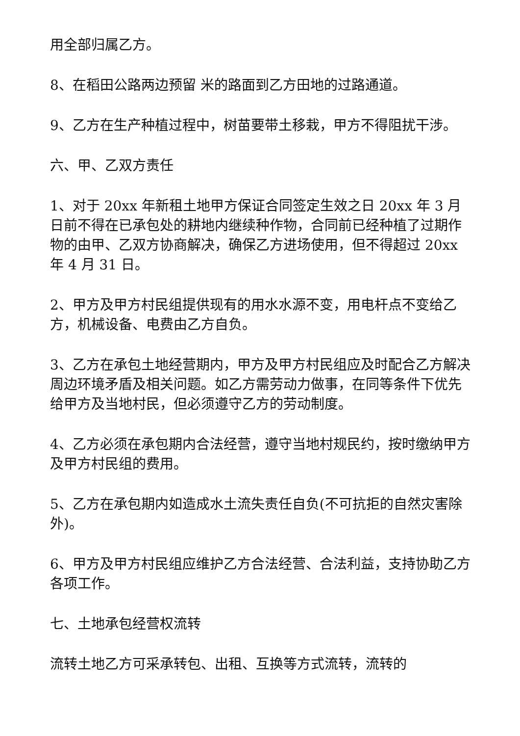用全部归属乙方。
8、在稻田公路两边预留 米的路面到乙方田地的过路通道。
9、乙方在生产种植过程中，树苗要带土移栽，甲方不得阻扰干涉。
六、甲、乙双方责任
1、对于 20xx 年新租土地甲方保证合同签定生效之日 20xx 年 3 月 日前不得在已承包处的耕地内继续种作物，合同前已经种植了过期作物的由甲、乙双方协商解决，确保乙方进场使用，但不得超过 20xx 年 4 月 31 日。
2、甲方及甲方村民组提供现有的用水水源不变，用电杆点不变给乙方，机械设备、电费由乙方自负。
3、乙方在承包土地经营期内，甲方及甲方村民组应及时配合乙方解决周边环境矛盾及相关问题。如乙方需劳动力做事，在同等条件下优先给甲方及当地村民，但必须遵守乙方的劳动制度。
4、乙方必须在承包期内合法经营，遵守当地村规民约，按时缴纳甲方及甲方村民组的费用。
5、乙方在承包期内如造成水土流失责任自负(不可抗拒的自然灾害除外)。
6、甲方及甲方村民组应维护乙方合法经营、合法利益，支持协助乙方各项工作。
七、土地承包经营权流转
流转土地乙方可采承转包、出租、互换等方式流转，流转的